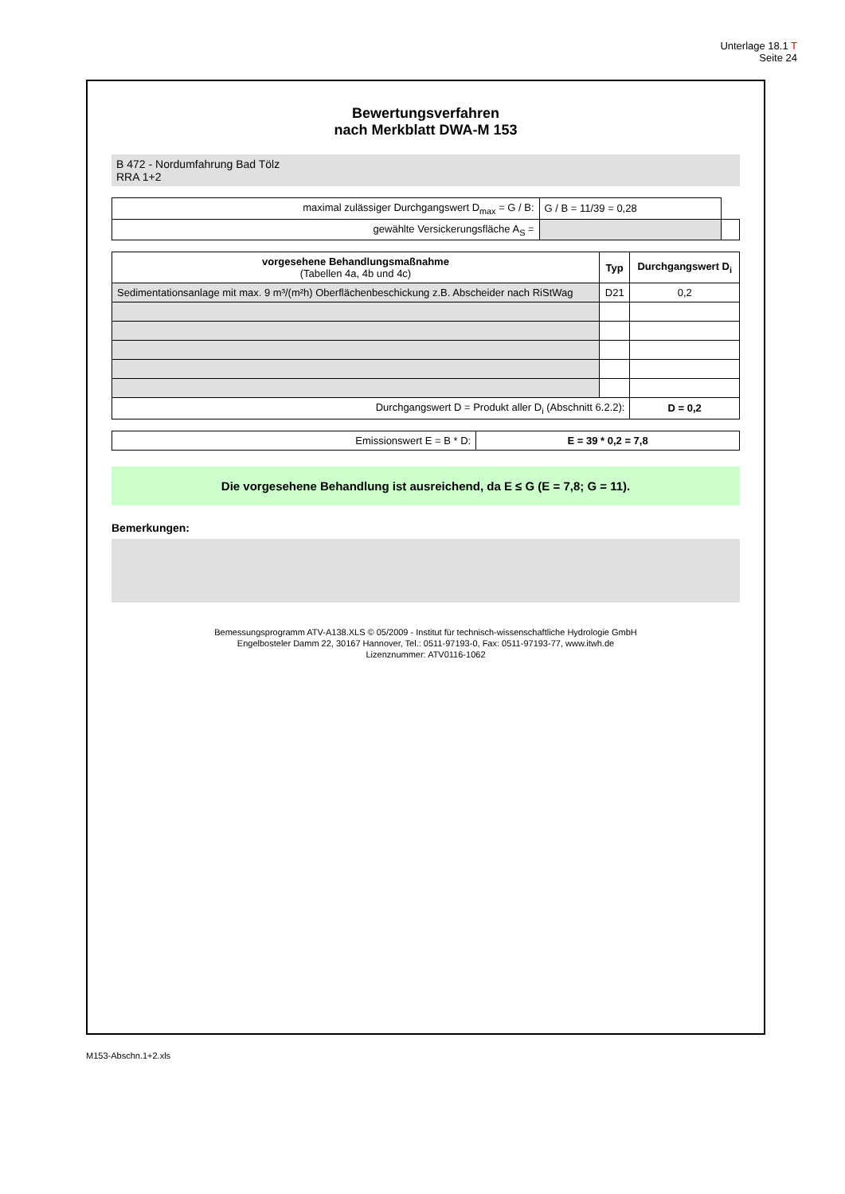Unterlage 18.1 T
Seite 24
Bewertungsverfahren
nach Merkblatt DWA-M 153
B 472 - Nordumfahrung Bad Tölz
RRA 1+2
| maximal zulässiger Durchgangswert D<sub>max</sub> = G / B: | G / B = 11/39 = 0,28 | |
| gewählte Versickerungsfläche A<sub>S</sub> = | | |
| vorgesehene Behandlungsmaßnahme (Tabellen 4a, 4b und 4c) | Typ | Durchgangswert D<sub>i</sub> |
| --- | --- | --- |
| Sedimentationsanlage mit max. 9 m³/(m²h) Oberflächenbeschickung z.B. Abscheider nach RiStWag | D21 | 0,2 |
| Durchgangswert D = Produkt aller D<sub>i</sub> (Abschnitt 6.2.2): | | D = 0,2 |
| Emissionswert E = B * D: | E = 39 * 0,2 = 7,8 |
Die vorgesehene Behandlung ist ausreichend, da E ≤ G (E = 7,8; G = 11).
Bemerkungen:
Bemessungsprogramm ATV-A138.XLS © 05/2009 - Institut für technisch-wissenschaftliche Hydrologie GmbH
Engelbosteler Damm 22, 30167 Hannover, Tel.: 0511-97193-0, Fax: 0511-97193-77, www.itwh.de
Lizenznummer: ATV0116-1062
M153-Abschn.1+2.xls